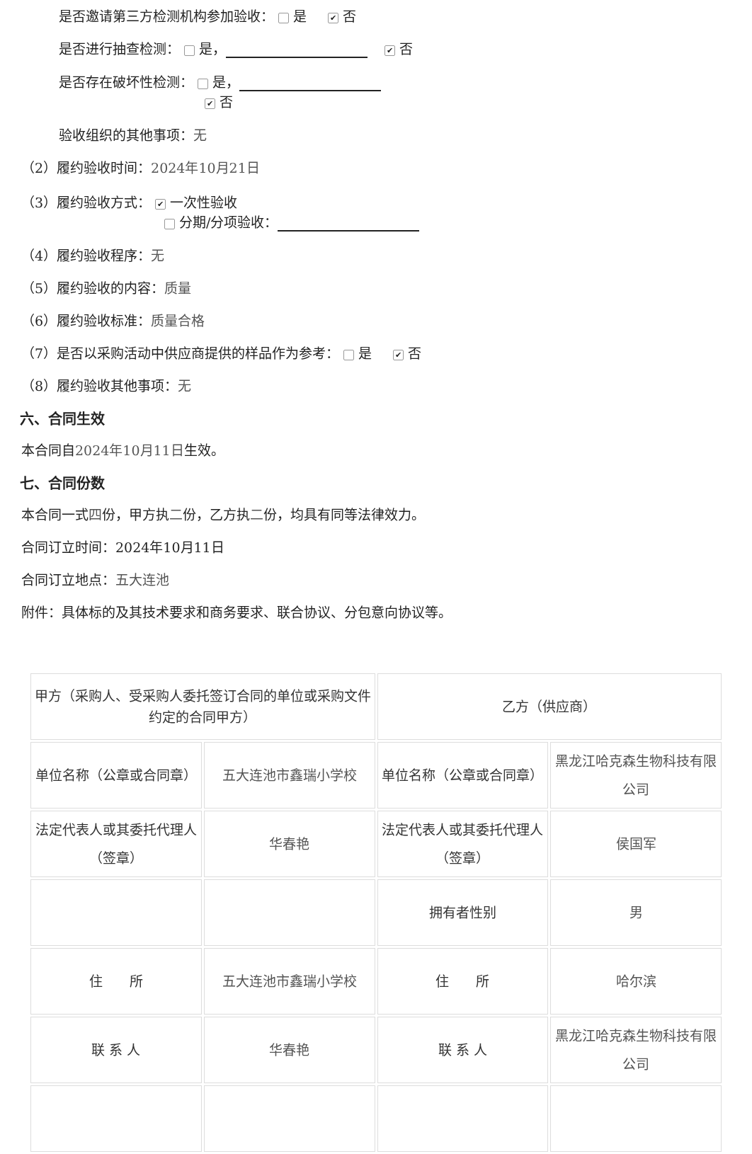是否邀请第三方检测机构参加验收： 是 ✔ 否
是否进行抽查检测： 是， ✔ 否
是否存在破坏性检测： 是，
✔ 否
验收组织的其他事项：无
（2）履约验收时间：2024年10月21日
（3）履约验收方式： ✔ 一次性验收
分期/分项验收：
（4）履约验收程序：无
（5）履约验收的内容：质量
（6）履约验收标准：质量合格
（7）是否以采购活动中供应商提供的样品作为参考： 是 ✔ 否
（8）履约验收其他事项：无
六、合同生效
本合同自2024年10月11日生效。
七、合同份数
本合同一式四份，甲方执二份，乙方执二份，均具有同等法律效力。
合同订立时间：2024年10月11日
合同订立地点：五大连池
附件：具体标的及其技术要求和商务要求、联合协议、分包意向协议等。
| 甲方（采购人、受采购人委托签订合同的单位或采购文件约定的合同甲方） | | 乙方（供应商） | |
| 单位名称（公章或合同章） | 五大连池市鑫瑞小学校 | 单位名称（公章或合同章） | 黑龙江哈克森生物科技有限公司 |
| 法定代表人或其委托代理人（签章） | 华春艳 | 法定代表人或其委托代理人（签章） | 侯国军 |
| | | 拥有者性别 | 男 |
| 住 所 | 五大连池市鑫瑞小学校 | 住 所 | 哈尔滨 |
| 联 系 人 | 华春艳 | 联 系 人 | 黑龙江哈克森生物科技有限公司 |